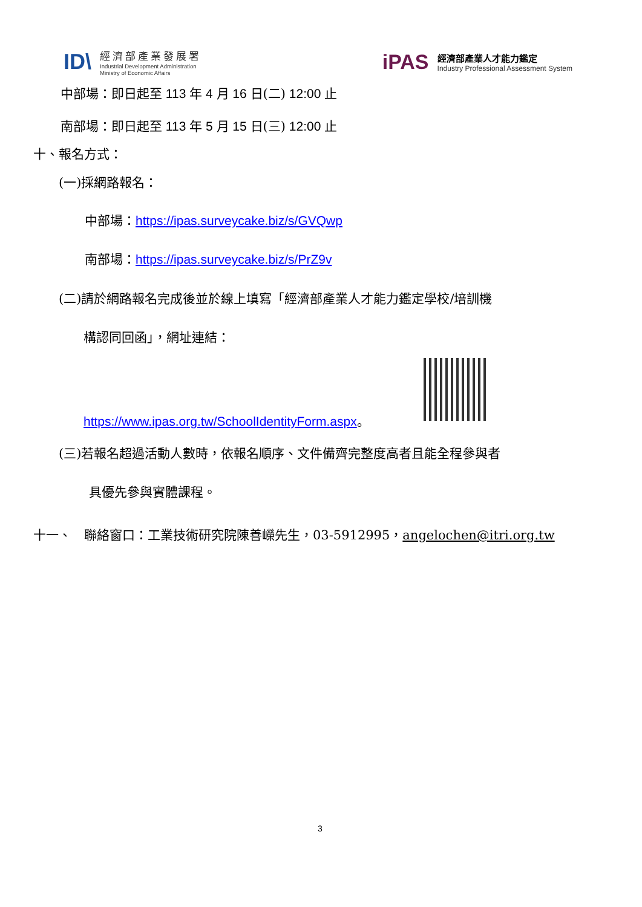ID\
經濟部產業發展署
Industrial Development Administration
Ministry of Economic Affairs
iPAS
經濟部產業人才能力鑑定
Industry Professional Assessment System
中部場：即日起至 113 年 4 月 16 日(二) 12:00 止
南部場：即日起至 113 年 5 月 15 日(三) 12:00 止
十、報名方式：
(一)採網路報名：
中部場：https://ipas.surveycake.biz/s/GVQwp
南部場：https://ipas.surveycake.biz/s/PrZ9v
(二)請於網路報名完成後並於線上填寫「經濟部產業人才能力鑑定學校/培訓機
構認同回函」，網址連結：
https://www.ipas.org.tw/SchoolIdentityForm.aspx。
(三)若報名超過活動人數時，依報名順序、文件備齊完整度高者且能全程參與者
具優先參與實體課程。
十一、　聯絡窗口：工業技術研究院陳善嶸先生，03-5912995，angelochen@itri.org.tw
3